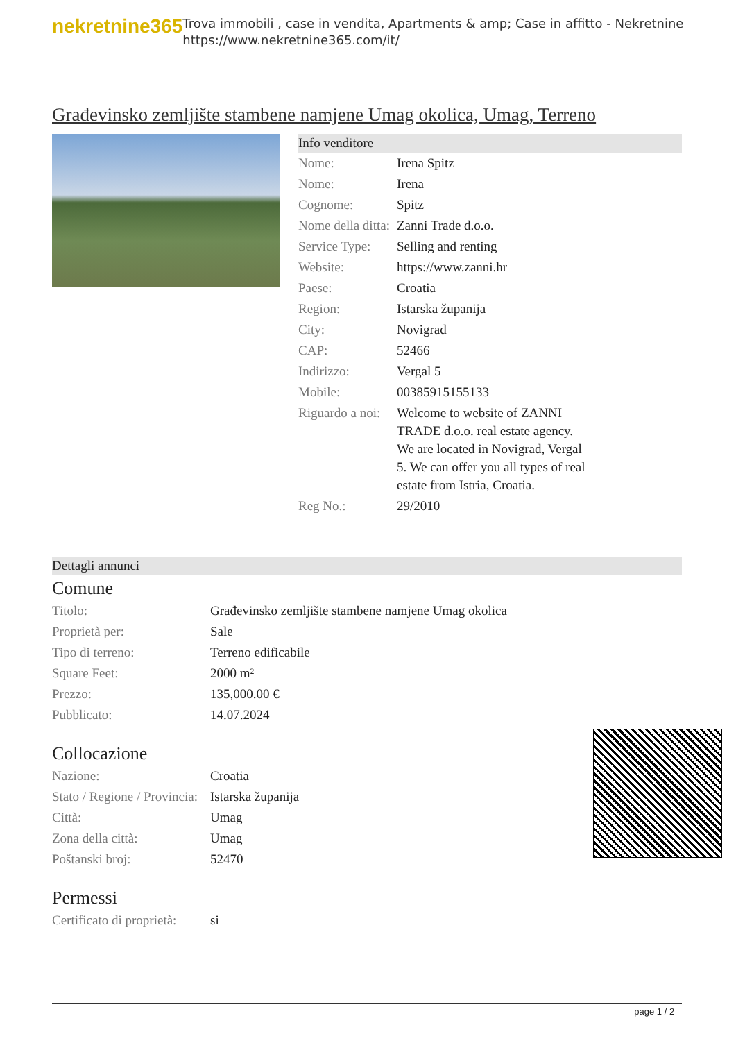nekretnine365
Trova immobili , case in vendita, Apartments & amp; Case in affitto - Nekretnine
https://www.nekretnine365.com/it/
Građevinsko zemljište stambene namjene Umag okolica, Umag, Terreno
Info venditore
| Nome: | Irena Spitz |
| Nome: | Irena |
| Cognome: | Spitz |
| Nome della ditta: | Zanni Trade d.o.o. |
| Service Type: | Selling and renting |
| Website: | https://www.zanni.hr |
| Paese: | Croatia |
| Region: | Istarska županija |
| City: | Novigrad |
| CAP: | 52466 |
| Indirizzo: | Vergal 5 |
| Mobile: | 00385915155133 |
| Riguardo a noi: | Welcome to website of ZANNI TRADE d.o.o. real estate agency. We are located in Novigrad, Vergal 5. We can offer you all types of real estate from Istria, Croatia. |
| Reg No.: | 29/2010 |
Dettagli annunci
Comune
| Titolo: | Građevinsko zemljište stambene namjene Umag okolica |
| Proprietà per: | Sale |
| Tipo di terreno: | Terreno edificabile |
| Square Feet: | 2000 m² |
| Prezzo: | 135,000.00 € |
| Pubblicato: | 14.07.2024 |
Collocazione
| Nazione: | Croatia |
| Stato / Regione / Provincia: | Istarska županija |
| Città: | Umag |
| Zona della città: | Umag |
| Poštanski broj: | 52470 |
Permessi
| Certificato di proprietà: | si |
page 1 / 2